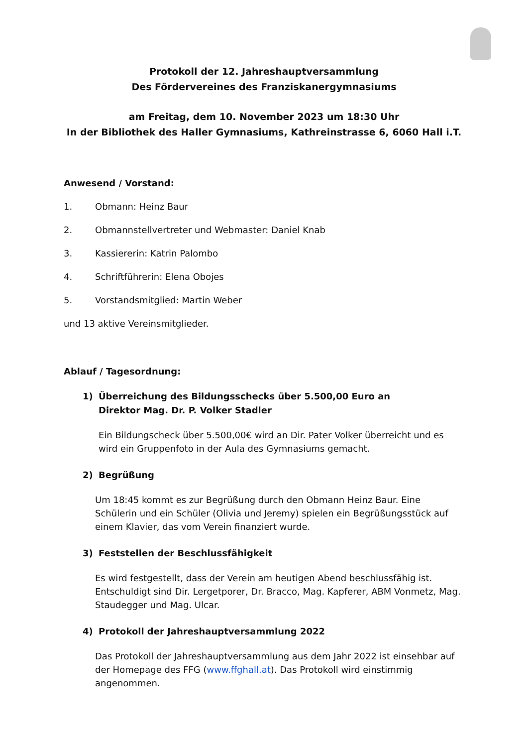Protokoll der 12. Jahreshauptversammlung
Des Fördervereines des Franziskanergymnasiums
am Freitag, dem 10. November 2023 um 18:30 Uhr
In der Bibliothek des Haller Gymnasiums, Kathreinstrasse 6, 6060 Hall i.T.
Anwesend / Vorstand:
1. Obmann: Heinz Baur
2. Obmannstellvertreter und Webmaster: Daniel Knab
3. Kassiererin: Katrin Palombo
4. Schriftführerin: Elena Obojes
5. Vorstandsmitglied: Martin Weber
und 13 aktive Vereinsmitglieder.
Ablauf / Tagesordnung:
1) Überreichung des Bildungsschecks über 5.500,00 Euro an
Direktor Mag. Dr. P. Volker Stadler
Ein Bildungscheck über 5.500,00€ wird an Dir. Pater Volker überreicht und es wird ein Gruppenfoto in der Aula des Gymnasiums gemacht.
2) Begrüßung
Um 18:45 kommt es zur Begrüßung durch den Obmann Heinz Baur. Eine Schülerin und ein Schüler (Olivia und Jeremy) spielen ein Begrüßungsstück auf einem Klavier, das vom Verein finanziert wurde.
3) Feststellen der Beschlussfähigkeit
Es wird festgestellt, dass der Verein am heutigen Abend beschlussfähig ist. Entschuldigt sind Dir. Lergetporer, Dr. Bracco, Mag. Kapferer, ABM Vonmetz, Mag. Staudegger und Mag. Ulcar.
4) Protokoll der Jahreshauptversammlung 2022
Das Protokoll der Jahreshauptversammlung aus dem Jahr 2022 ist einsehbar auf der Homepage des FFG (www.ffghall.at). Das Protokoll wird einstimmig angenommen.